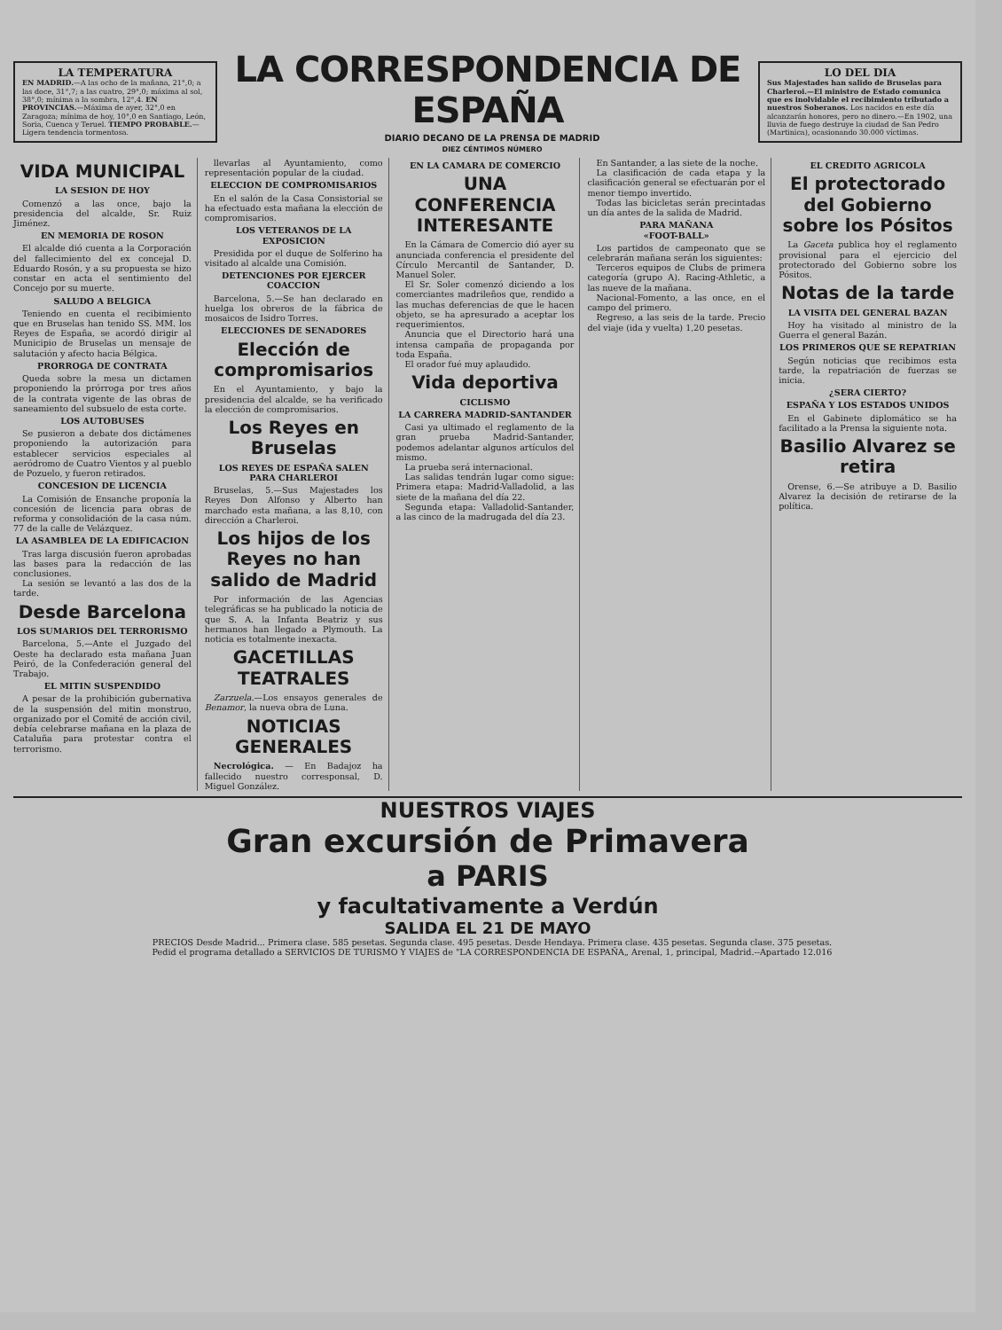LA TEMPERATURA
EN MADRID.—A las ocho de la mañana, 21°,0; a las doce, 31°,7; a las cuatro, 29°,0; máxima al sol, 38°,0; mínima a la sombra, 12°,4. EN PROVINCIAS.—Máxima de ayer, 32°,0 en Zaragoza; mínima de hoy, 10°,0 en Santiago, León, Soria, Cuenca y Teruel. TIEMPO PROBABLE.—Ligera tendencia tormentosa.
LA CORRESPONDENCIA DE ESPAÑA
DIARIO DECANO DE LA PRENSA DE MADRID
DIEZ CÉNTIMOS NÚMERO
LO DEL DIA
Sus Majestades han salido de Bruselas para Charleroi.—El ministro de Estado comunica que es inolvidable el recibimiento tributado a nuestros Soberanos. Los nacidos en este día alcanzarán honores, pero no dinero.—En 1902, una lluvia de fuego destruye la ciudad de San Pedro (Martinica), ocasionando 30.000 víctimas.
VIDA MUNICIPAL
LA SESION DE HOY
Comenzó a las once, bajo la presidencia del alcalde, Sr. Ruiz Jiménez.
EN MEMORIA DE ROSON
El alcalde dió cuenta a la Corporación del fallecimiento del ex concejal D. Eduardo Rosón, y a su propuesta se hizo constar en acta el sentimiento del Concejo por su muerte.
SALUDO A BELGICA
Teniendo en cuenta el recibimiento que en Bruselas han tenido SS. MM. los Reyes de España, se acordó dirigir al Municipio de Bruselas un mensaje de salutación y afecto hacia Bélgica.
PRORROGA DE CONTRATA
Queda sobre la mesa un dictamen proponiendo la prórroga por tres años de la contrata vigente de las obras de saneamiento del subsuelo de esta corte.
LOS AUTOBUSES
Se pusieron a debate dos dictámenes proponiendo la autorización para establecer servicios especiales al aeródromo de Cuatro Vientos y al pueblo de Pozuelo, y fueron retirados.
CONCESION DE LICENCIA
La Comisión de Ensanche proponía la concesión de licencia para obras de reforma y consolidación de la casa núm. 77 de la calle de Velázquez.
LA ASAMBLEA DE LA EDIFICACION
Tras larga discusión fueron aprobadas las bases para la redacción de las conclusiones.
La sesión se levantó a las dos de la tarde.
Desde Barcelona
LOS SUMARIOS DEL TERRORISMO
Barcelona, 5.—Ante el Juzgado del Oeste ha declarado esta mañana Juan Peiró, de la Confederación general del Trabajo.
EL MITIN SUSPENDIDO
A pesar de la prohibición gubernativa de la suspensión del mitin monstruo, organizado por el Comité de acción civil, debía celebrarse mañana en la plaza de Cataluña para protestar contra el terrorismo.
llevarlas al Ayuntamiento, como representación popular de la ciudad.
ELECCION DE COMPROMISARIOS
En el salón de la Casa Consistorial se ha efectuado esta mañana la elección de compromisarios.
LOS VETERANOS DE LA EXPOSICION
Presidida por el duque de Solferino ha visitado al alcalde una Comisión.
DETENCIONES POR EJERCER COACCION
Barcelona, 5.—Se han declarado en huelga los obreros de la fábrica de mosaicos de Isidro Torres.
ELECCIONES DE SENADORES
Elección de compromisarios
En el Ayuntamiento, y bajo la presidencia del alcalde, se ha verificado la elección de compromisarios.
Los Reyes en Bruselas
LOS REYES DE ESPAÑA SALEN PARA CHARLEROI
Bruselas, 5.—Sus Majestades los Reyes Don Alfonso y Alberto han marchado esta mañana, a las 8,10, con dirección a Charleroi.
Los hijos de los Reyes no han salido de Madrid
Por información de las Agencias telegráficas se ha publicado la noticia de que S. A. la Infanta Beatriz y sus hermanos han llegado a Plymouth. La noticia es totalmente inexacta.
GACETILLAS TEATRALES
Zarzuela.—Los ensayos generales de Benamor, la nueva obra de Luna.
NOTICIAS GENERALES
Necrológica. — En Badajoz ha fallecido nuestro corresponsal, D. Miguel González.
EN LA CAMARA DE COMERCIO
UNA CONFERENCIA INTERESANTE
En la Cámara de Comercio dió ayer su anunciada conferencia el presidente del Círculo Mercantil de Santander, D. Manuel Soler.
El Sr. Soler comenzó diciendo a los comerciantes madrileños que, rendido a las muchas deferencias de que le hacen objeto, se ha apresurado a aceptar los requerimientos.
Anuncia que el Directorio hará una intensa campaña de propaganda por toda España.
El orador fué muy aplaudido.
Vida deportiva
CICLISMO
LA CARRERA MADRID-SANTANDER
Casi ya ultimado el reglamento de la gran prueba Madrid-Santander, podemos adelantar algunos artículos del mismo.
La prueba será internacional.
Las salidas tendrán lugar como sigue: Primera etapa: Madrid-Valladolid, a las siete de la mañana del día 22.
Segunda etapa: Valladolid-Santander, a las cinco de la madrugada del día 23.
En Santander, a las siete de la noche.
La clasificación de cada etapa y la clasificación general se efectuarán por el menor tiempo invertido.
Todas las bicicletas serán precintadas un día antes de la salida de Madrid.
PARA MAÑANA
«FOOT-BALL»
Los partidos de campeonato que se celebrarán mañana serán los siguientes:
Terceros equipos de Clubs de primera categoría (grupo A). Racing-Athletic, a las nueve de la mañana.
Nacional-Fomento, a las once, en el campo del primero.
Regreso, a las seis de la tarde. Precio del viaje (ida y vuelta) 1,20 pesetas.
EL CREDITO AGRICOLA
El protectorado del Gobierno sobre los Pósitos
La Gaceta publica hoy el reglamento provisional para el ejercicio del protectorado del Gobierno sobre los Pósitos.
Notas de la tarde
LA VISITA DEL GENERAL BAZAN
Hoy ha visitado al ministro de la Guerra el general Bazán.
LOS PRIMEROS QUE SE REPATRIAN
Según noticias que recibimos esta tarde, la repatriación de fuerzas se inicia.
¿SERA CIERTO?
ESPAÑA Y LOS ESTADOS UNIDOS
En el Gabinete diplomático se ha facilitado a la Prensa la siguiente nota.
Basilio Alvarez se retira
Orense, 6.—Se atribuye a D. Basilio Alvarez la decisión de retirarse de la política.
NUESTROS VIAJES
Gran excursión de Primavera
a PARIS
y facultativamente a Verdún
SALIDA EL 21 DE MAYO
PRECIOS Desde Madrid... Primera clase. 585 pesetas. Segunda clase. 495 pesetas. Desde Hendaya. Primera clase. 435 pesetas. Segunda clase. 375 pesetas.
Pedid el programa detallado a SERVICIOS DE TURISMO Y VIAJES de "LA CORRESPONDENCIA DE ESPAÑA„ Arenal, 1, principal, Madrid.--Apartado 12.016